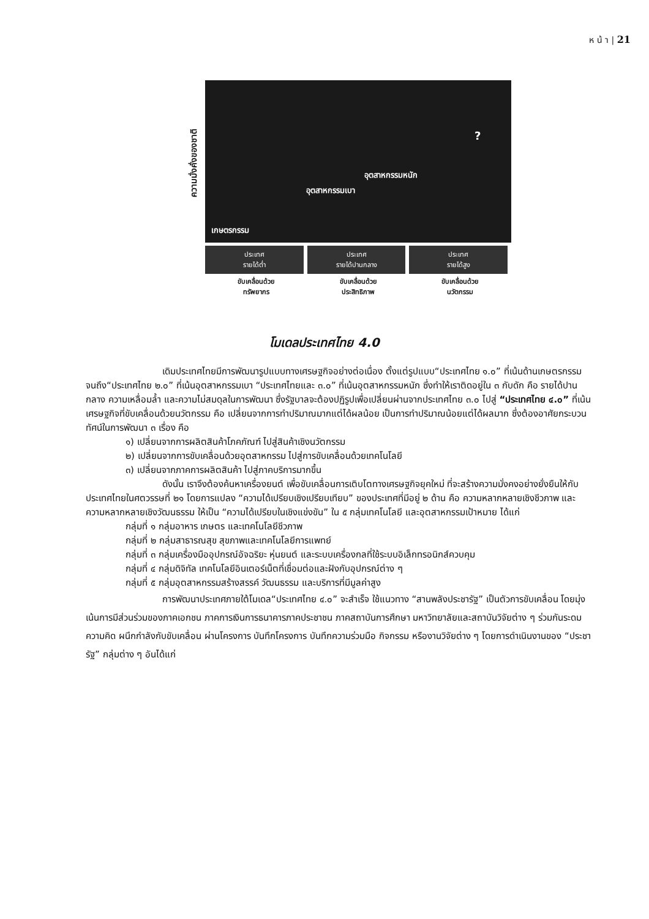ห น้ า | 21
ความมั่งคั่งของชาติ
อุตสาหกรรมเบา
อุตสาหกรรมหนัก
?
เกษตรกรรม
ประเทศ
รายได้ต่ำ
ประเทศ
รายได้ปานกลาง
ประเทศ
รายได้สูง
ขับเคลื่อนด้วย
ทรัพยากร
ขับเคลื่อนด้วย
ประสิทธิภาพ
ขับเคลื่อนด้วย
นวัตกรรม
โมเดลประเทศไทย 4.0
เดิมประเทศไทยมีการพัฒนารูปแบบทางเศรษฐกิจอย่างต่อเนื่อง ตั้งแต่รูปแบบ“ประเทศไทย ๑.๐” ที่เน้นด้านเกษตรกรรม จนถึง“ประเทศไทย ๒.๐” ที่เน้นอุตสาหกรรมเบา “ประเทศไทยและ ๓.๐” ที่เน้นอุตสาหกรรมหนัก ซึ่งทำให้เราติดอยู่ใน ๓ กับดัก คือ รายได้ปานกลาง ความเหลื่อมล้ำ และความไม่สมดุลในการพัฒนา ซึ่งรัฐบาลจะต้องปฏิรูปเพื่อเปลี่ยนผ่านจากประเทศไทย ๓.๐ ไปสู่ “ประเทศไทย ๔.๐” ที่เน้นเศรษฐกิจที่ขับเคลื่อนด้วยนวัตกรรม คือ เปลี่ยนจากการทำปริมาณมากแต่ได้ผลน้อย เป็นการทำปริมาณน้อยแต่ได้ผลมาก ซึ่งต้องอาศัยกระบวนทัศน์ในการพัฒนา ๓ เรื่อง คือ
๑) เปลี่ยนจากการผลิตสินค้าโภคภัณฑ์ ไปสู่สินค้าเชิงนวัตกรรม
๒) เปลี่ยนจากการขับเคลื่อนด้วยอุตสาหกรรม ไปสู่การขับเคลื่อนด้วยเทคโนโลยี
๓) เปลี่ยนจากภาคการผลิตสินค้า ไปสู่ภาคบริการมากขึ้น
ดังนั้น เราจึงต้องค้นหาเครื่องยนต์ เพื่อขับเคลื่อนการเติบโตทางเศรษฐกิจยุคใหม่ ที่จะสร้างความมั่งคงอย่างยั่งยืนให้กับประเทศไทยในศตวรรษที่ ๒๑ โดยการแปลง “ความได้เปรียบเชิงเปรียบเทียบ” ของประเทศที่มีอยู่ ๒ ด้าน คือ ความหลากหลายเชิงชีวภาพ และความหลากหลายเชิงวัฒนธรรม ให้เป็น “ความได้เปรียบในเชิงแข่งขัน” ใน ๕ กลุ่มเทคโนโลยี และอุตสาหกรรมเป้าหมาย ได้แก่
กลุ่มที่ ๑ กลุ่มอาหาร เกษตร และเทคโนโลยีชีวภาพ
กลุ่มที่ ๒ กลุ่มสาธารณสุข สุขภาพและเทคโนโลยีการแพทย์
กลุ่มที่ ๓ กลุ่มเครื่องมืออุปกรณ์อัจฉริยะ หุ่นยนต์ และระบบเครื่องกลที่ใช้ระบบอิเล็กทรอนิกส์ควบคุม
กลุ่มที่ ๔ กลุ่มดิจิทัล เทคโนโลยีอินเตอร์เน็ตที่เชื่อมต่อและฝังกับอุปกรณ์ต่าง ๆ
กลุ่มที่ ๕ กลุ่มอุตสาหกรรมสร้างสรรค์ วัฒนธรรม และบริการที่มีมูลค่าสูง
การพัฒนาประเทศภายใต้โมเดล“ประเทศไทย ๔.๐” จะสำเร็จ ใช้แนวทาง “สานพลังประชารัฐ” เป็นตัวการขับเคลื่อน โดยมุ่งเน้นการมีส่วนร่วมของภาคเอกชน ภาคการเงินการธนาคารภาคประชาชน ภาคสถาบันการศึกษา มหาวิทยาลัยและสถาบันวิจัยต่าง ๆ ร่วมกันระดมความคิด ผนึกกำลังกับขับเคลื่อน ผ่านโครงการ บันทึกโครงการ บันทึกความร่วมมือ กิจกรรม หรืองานวิจัยต่าง ๆ โดยการดำเนินงานของ “ประชารัฐ” กลุ่มต่าง ๆ อันได้แก่